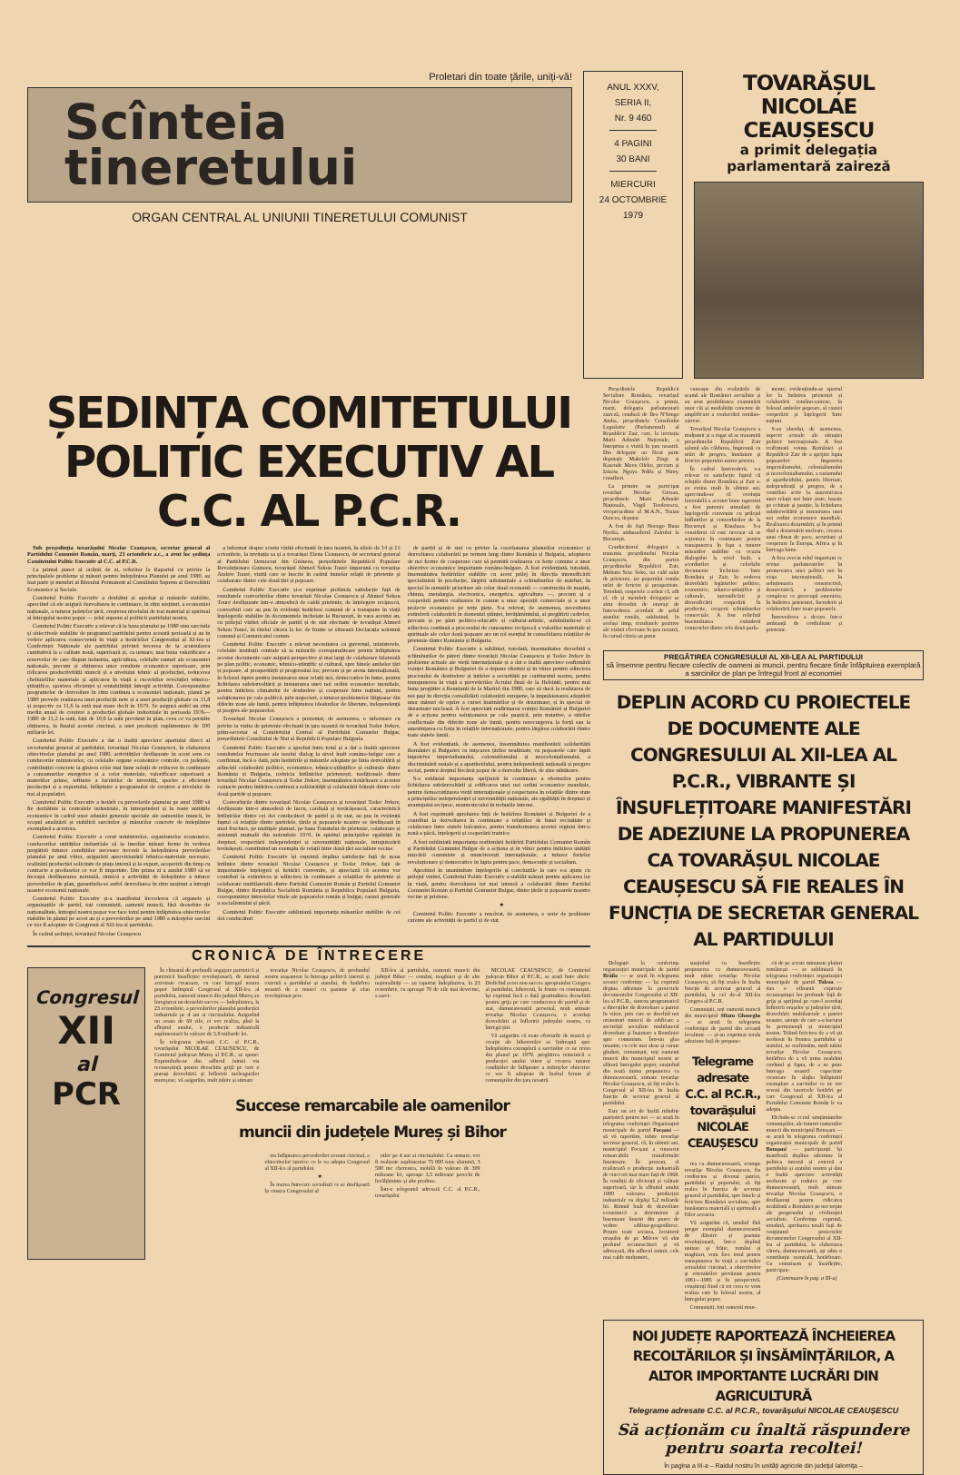Proletari din toate țările, uniți-vă!
Scînteia
tineretului
ORGAN CENTRAL AL UNIUNII TINERETULUI COMUNIST
ANUL XXXV,
SERIA II,
Nr. 9 460
4 PAGINI
30 BANI
MIERCURI
24 OCTOMBRIE
1979
TOVARĂȘUL NICOLAE CEAUȘESCU
a primit delegația parlamentară zaireză
ȘEDINȚA COMITETULUI POLITIC EXECUTIV AL C.C. AL P.C.R.
Sub președinția tovarășului Nicolae Ceaușescu, secretar general al Partidului Comunist Român, marți, 23 octombrie a.c., a avut loc ședința Comitetului Politic Executiv al C.C. al P.C.R.
La primul punct al ordinii de zi, referitor la Raportul cu privire la principalele probleme și măsuri pentru îndeplinirea Planului pe anul 1980, au luat parte și membri ai Biroului Permanent al Consiliului Suprem al Dezvoltării Economice și Sociale.
Comitetul Politic Executiv a dezbătut și aprobat și măsurile stabilite, apreciind că ele asigură dezvoltarea în continuare, în ritm susținut, a economiei naționale, a tuturor județelor țării, creșterea nivelului de trai material și spiritual al întregului nostru popor — țelul suprem al politicii partidului nostru.
Comitetul Politic Executiv a relevat că la baza planului pe 1980 stau sarcinile și obiectivele stabilite de programul partidului pentru această perioadă și au în vedere aplicarea consecventă în viață a hotărîrilor Congresului al XI-lea și Conferinței Naționale ale partidului privind trecerea de la acumularea cantitativă la o calitate nouă, superioară și, ca urmare, mai buna valorificare a rezervelor de care dispun industria, agricultura, celelalte ramuri ale economiei naționale, precum și obținerea unor rezultate economice superioare, prin ridicarea productivității muncii și a nivelului tehnic al producției, reducerea cheltuielilor materiale și aplicarea în viață a cuceririlor revoluției tehnico-științifice, sporirea eficienței și rentabilității întregii activități. Corespunzător programelor de dezvoltare în ritm continuu a economiei naționale, planul pe 1980 prevede realizarea unei producții nete și a unei producții globale cu 11,8 și respectiv cu 11,6 la sută mai mare decît în 1979. Se asigură astfel un ritm mediu anual de creștere a producției globale industriale în perioada 1976—1980 de 11,2 la sută, față de 10,6 la sută prevăzut în plan, ceea ce va permite obținerea, la finalul acestui cincinal, a unei producții suplimentare de 100 miliarde lei.
Comitetul Politic Executiv a dat o înaltă apreciere aportului direct al secretarului general al partidului, tovarășul Nicolae Ceaușescu, în elaborarea obiectivelor planului pe anul 1980, activităților desfășurate în acest sens cu conducerile ministerelor, cu celelalte organe economice centrale, cu județele, contribuției concrete la găsirea celor mai bune soluții de reducere în continuare a consumurilor energetice și a celor materiale, valorificare superioară a materiilor prime, ieftinire a lucrărilor de investiții, sporire a eficienței producției și a exportului, înfăptuire a programului de creștere a nivelului de trai al populației.
Comitetul Politic Executiv a hotărît ca prevederile planului pe anul 1980 să fie dezbătute la centralele industriale, în întreprinderi și în toate unitățile economice în cadrul unor adunări generale speciale ale oamenilor muncii, în scopul analizării și stabilirii sarcinilor și măsurilor concrete de îndeplinire exemplară a acestora.
Comitetul Politic Executiv a cerut ministerelor, organismelor economice, conducerilor unităților industriale să ia imediat măsuri ferme în vederea pregătirii tuturor condițiilor necesare trecerii la îndeplinirea prevederilor planului pe anul viitor, asigurării aprovizionării tehnico-materiale necesare, realizării producției solicitate de piața internă și la export, acoperirii din timp cu contracte a produselor ce vor fi importate. Din prima zi a anului 1980 să se înceapă desfășurarea normală, ritmică a activității de îndeplinire a tuturor prevederilor de plan, garantîndu-se astfel dezvoltarea în ritm susținut a întregii noastre economii naționale.
Comitetul Politic Executiv și-a manifestat încrederea că organele și organizațiile de partid, toți comuniștii, oamenii muncii, fără deosebire de naționalitate, întregul nostru popor vor face totul pentru înfăptuirea obiectivelor stabilite în planul pe acest an și a prevederilor pe anul 1980 a mărețelor sarcini ce vor fi adoptate de Congresul al XII-lea al partidului.
În cadrul ședinței, tovarășul Nicolae Ceaușescu
a informat despre scurta vizită efectuată în țara noastră, în zilele de 14 și 15 octombrie, la invitația sa și a tovarășei Elena Ceaușescu, de secretarul general al Partidului Democrat din Guineea, președintele Republicii Populare Revoluționare Guineea, tovarășul Ahmed Sekou Touré împreună cu tovarășa Andrée Touré, vizită care se înscrie în cadrul bunelor relații de prietenie și colaborare dintre cele două țări și popoare.
Comitetul Politic Executiv și-a exprimat profunda satisfacție față de rezultatele convorbirilor dintre tovarășii Nicolae Ceaușescu și Ahmed Sekou Touré desfășurate într-o atmosferă de caldă prietenie, de înțelegere reciprocă, convorbiri care au pus în evidență hotărîrea comună de a transpune în viață înțelegerile stabilite în documentele încheiate la București, în vara acestui an, cu prilejul vizitei oficiale de partid și de stat efectuate de tovarășul Ahmed Sekou Touré, în rîndul cărora la loc de frunte se situează Declarația solemnă comună și Comunicatul comun.
Comitetul Politic Executiv a relevat necesitatea ca guvernul, ministerele, celelalte instituții centrale să ia măsurile corespunzătoare pentru înfăptuirea acestor documente care asigură perspective și mai largi de colaborare bilaterală pe plan politic, economic, tehnico-științific și cultural, spre binele ambelor țări și popoare, al prosperității și progresului lor, precum și pe arena internațională, în folosul luptei pentru instaurarea unor relații noi, democratice în lume, pentru lichidarea subdezvoltării și instaurarea unei noi ordini economice mondiale, pentru întărirea climatului de destindere și cooperare între națiuni, pentru soluționarea pe cale politică, prin negocieri, a tuturor problemelor litigioase din diferite zone ale lumii, pentru înfăptuirea idealurilor de libertate, independență și progres ale popoarelor.
Tovarășul Nicolae Ceaușescu a prezentat, de asemenea, o informare cu privire la vizita de prietenie efectuată în țara noastră de tovarășul Todor Jivkov, prim-secretar al Comitetului Central al Partidului Comunist Bulgar, președintele Consiliului de Stat al Republicii Populare Bulgaria.
Comitetul Politic Executiv a aprobat întru totul și a dat o înaltă apreciere rezultatelor fructuoase ale noului dialog la nivel înalt româno-bulgar care a confirmat, încă o dată, prin hotărîrile și măsurile adoptate pe linia dezvoltării și adîncirii colaborării politice, economice, tehnico-științifice și culturale dintre România și Bulgaria, rodnicia întîlnirilor prietenești, tradiționale dintre tovarășii Nicolae Ceaușescu și Todor Jivkov, însemnătatea hotărîtoare a acestor contacte pentru întărirea continuă a solidarității și colaborării frățești dintre cele două partide și popoare.
Convorbirile dintre tovarășul Nicolae Ceaușescu și tovarășul Todor Jivkov, desfășurate într-o atmosferă de lucru, cordială și tovărășească, caracteristică întîlnirilor dintre cei doi conducători de partid și de stat, au pus în evidență faptul că relațiile dintre partidele, țările și popoarele noastre se desfășoară în mod fructuos, pe multiple planuri, pe baza Tratatului de prietenie, colaborare și asistență mutuală din noiembrie 1970, în spiritul principiilor egalității în drepturi, respectării independenței și suveranității naționale, intrajutorării tovărășești, constituind un exemplu de relații între două țări socialiste vecine.
Comitetul Politic Executiv își exprimă deplina satisfacție față de noua întîlnire dintre tovarășii Nicolae Ceaușescu și Todor Jivkov, față de importantele înțelegeri și hotărîri convenite, și apreciază că acestea vor contribui la extinderea și adîncirea în continuare a relațiilor de prietenie și colaborare multilaterală dintre Partidul Comunist Român și Partidul Comunist Bulgar, dintre Republica Socialistă România și Republica Populară Bulgaria, corespunzător intereselor vitale ale popoarelor român și bulgar, cauzei generale a socialismului și păcii.
Comitetul Politic Executiv subliniază importanța măsurilor stabilite de cei doi conducători
de partid și de stat cu privire la coordonarea planurilor economice și dezvoltarea colaborării pe termen lung dintre România și Bulgaria, adoptarea de noi forme de cooperare care să permită realizarea cu forțe comune a unor obiective economice importante româno-bulgare. A fost evidențiată, totodată, însemnătatea hotărîrilor stabilite cu acest prilej în direcția intensificării specializării în producție, lărgirii substanțiale a schimburilor de mărfuri, în special în ramurile prioritare ale celor două economii — construcția de mașini, chimia, metalurgia, electronica, energetica, agricultura —, precum și a cooperării pentru realizarea în comun a unor operații comerciale și a unor proiecte economice pe terțe piețe. S-a relevat, de asemenea, necesitatea extinderii colaborării în domeniul științei, învățămîntului, al pregătirii cadrelor, precum și pe plan politico-educativ și cultural-artistic, subliniindu-se că adîncirea continuă a procesului de cunoaștere reciprocă a valorilor materiale și spirituale ale celor două popoare are un rol esențial în consolidarea relațiilor de prietenie dintre România și Bulgaria.
Comitetul Politic Executiv a subliniat, totodată, însemnătatea deosebită a schimburilor de păreri dintre tovarășii Nicolae Ceaușescu și Todor Jivkov în probleme actuale ale vieții internaționale și a dat o înaltă apreciere reafirmării voinței României și Bulgariei de a depune eforturi și în viitor pentru adîncirea procesului de destindere și întărire a securității pe continentul nostru, pentru transpunerea în viață a prevederilor Actului final de la Helsinki, pentru mai buna pregătire a Reuniunii de la Madrid din 1980, care să ducă la realizarea de noi pași în direcția consolidării colaborării europene, la impulsionarea adoptării unor măsuri de oprire a cursei înarmărilor și de dezarmare, și în special de dezarmare nucleară. A fost apreciată reafirmarea voinței României și Bulgariei de a acționa pentru soluționarea pe cale pașnică, prin tratative, a stărilor conflictuale din diferite zone ale lumii, pentru nerecurgerea la forță sau la amenințarea cu forța în relațiile internaționale, pentru lărgirea colaborării dintre toate statele lumii.
A fost evidențiată, de asemenea, însemnătatea manifestării solidarității României și Bulgariei cu mișcarea țărilor nealiniate, cu popoarele care luptă împotriva imperialismului, colonialismului și neocolonialismului, a discriminării rasiale și a apartheidului, pentru independență națională și progres social, pentru dreptul fiecărui popor de a dezvolta liberă, de sine stătătoare.
S-a subliniat importanța sprijinirii în continuare a eforturilor pentru lichidarea subdezvoltării și edificarea unei noi ordini economice mondiale, pentru democratizarea vieții internaționale și respectarea în relațiile dintre state a principiilor independenței și suveranității naționale, ale egalității în drepturi și avantajului reciproc, neamestecului în treburile interne.
A fost exprimată aprobarea față de hotărîrea României și Bulgariei de a contribui la dezvoltarea în continuare a relațiilor de bună vecinătate și colaborare între statele balcanice, pentru transformarea acestei regiuni într-o zonă a păcii, înțelegerii și cooperării trainice.
A fost subliniată importanța reafirmării hotărîrii Partidului Comunist Român și Partidului Comunist Bulgar de a acționa și în viitor pentru întărirea unității mișcării comuniste și muncitorești internaționale, a tuturor forțelor revoluționare și democratice în lupta pentru pace, democrație și socialism.
Aprobînd în unanimitate înțelegerile și concluziile la care s-a ajuns cu prilejul vizitei, Comitetul Politic Executiv a stabilit măsuri pentru aplicarea lor în viață, pentru dezvoltarea tot mai intensă a colaborării dintre Partidul Comunist Român și Partidul Comunist Bulgar, dintre țările și popoarele noastre vecine și prietene.
★
Comitetul Politic Executiv a rezolvat, de asemenea, o serie de probleme curente ale activității de partid și de stat.
CRONICĂ DE ÎNTRECERE
Congresul
XII
al
PCR
În climatul de profundă angajare patriotică și puternică însuflețire revoluționară, de intensă activitate creatoare, cu care întregul nostru popor întîmpină Congresul al XII-lea al partidului, oamenii muncii din județul Mureș au înregistrat un deosebit succes — îndeplinirea, la 23 octombrie, a prevederilor planului producției industriale pe 4 ani ai cincinalului. Asigurînd un avans de 69 zile, ei vor realiza, pînă la sfîrșitul anului, o producție industrială suplimentară în valoare de 5,8 miliarde lei.
În telegrama adresată C.C. al P.C.R., tovarășului NICOLAE CEAUȘESCU, de Comitetul județean Mureș al P.C.R., se spune: Exprimîndu-ne din adîncul inimii via recunoștință pentru deosebita grijă pe care o purtați dezvoltării și înfloririi meleagurilor mureșene, vă asigurăm, mult iubite și stimate
tovarășe Nicolae Ceaușescu, de profundul nostru atașament la întreaga politică internă și externă a partidului și statului, de hotărîrea noastră de a munci cu pasiune și elan revoluționar pen-
XII-lea al partidului, oamenii muncii din județul Bihor — români, maghiari și de alte naționalități — au raportat îndeplinirea, la 23 octombrie, cu aproape 70 de zile mai devreme, a sarci-
NICOLAE CEAUȘESCU, de Comitetul județean Bihor al P.C.R., se arată între altele: Dedicînd acest nou succes apropiatului Congres al partidului, bihorenii, în frunte cu comuniștii, își exprimă încă o dată gratitudinea deosebită pentru grija pe care conducerea de partid și de stat, dumneavoastră personal, mult stimate tovarășe Nicolae Ceaușescu, o acordați dezvoltării și înfloririi județului nostru, ca întregii țări.
Vă asigurăm că toate eforturile de muncă și creație ale bihorenilor se îndreaptă spre îndeplinirea exemplară a sarcinilor ce ne revin din planul pe 1979, pregătirea temeinică a producției anului viitor și crearea tuturor condițiilor de înfăptuire a mărețelor obiective ce vor fi adoptate de înaltul forum al comuniștilor din țara noastră.
Succese remarcabile ale oamenilor
muncii din județele Mureș și Bihor
tru înfăptuirea prevederilor acestui cincinal, a obiectivelor istorice ce le va adopta Congresul al XII-lea al partidului.
★
În marea întrecere socialistă ce se desfășoară în cinstea Congresului al
nilor pe 4 ani ai cincinalului. Ca urmare, vor fi realizate suplimentar 75 000 tone alumină, 3 580 mc cherestea, mobilă în valoare de 309 milioane lei, aproape 3,5 milioane perechi de încălțăminte și alte produse.
Într-o telegramă adresată C.C. al P.C.R., tovarășului
Președintele Republicii Socialiste România, tovarășul Nicolae Ceaușescu, a primit, marți, delegația parlamentară zaireză, condusă de Ileo N'Songo Amba, președintele Consiliului Legislativ (Parlamentul) al Republicii Zair, care, la invitația Marii Adunări Naționale, a întreprins o vizită în țara noastră. Din delegație au făcut parte deputații Makelele Zingi și Kasende Mavu Oleko, precum și Izizaw, Nguya Ndila și Nimy, consilieri.
La primire au participat tovarășii Nicolae Giosan, președintele Marii Adunări Naționale, Virgil Teodorescu, vicepreședinte al M.A.N., Traian Oancea, deputat.
A fost de față Noengo Busu Nyoka, ambasadorul Zairului la București.
Conducătorul delegației a transmis președintelui Nicolae Ceaușescu, din partea președintelui Republicii Zair, Mobutu Sese Seko, un cald salut de prietenie, iar poporului român urări de fericire și prosperitate. Totodată, oaspetele a arătat că, atît el, cît și membrii delegației se simt deosebit de onorați de întrevederea acordată de șeful statului român, subliniind, în același timp, rezultatele pozitive ale vizitei efectuate în țara noastră, în cursul căreia au putut
cunoaște din realizările de seamă ale României socialiste și au avut posibilitatea examinării unor căi și modalități concrete de amplificare a conlucrării româno-zaireze.
Tovarășul Nicolae Ceaușescu a mulțumit și a rugat să se transmită președintelui Republicii Zair salutul său călduros, împreună cu urări de progres, bunăstare și fericire poporului zairez prieten.
În cadrul întrevederii, s-a relevat cu satisfacție faptul că relațiile dintre România și Zair s-au extins mult în ultimii ani, apreciindu-se că evoluția favorabilă a acestor bune raporturi a fost puternic stimulată de înțelegerile convenite cu prilejul întîlnirilor și convorbirilor de la București și Kinshasa. S-a considerat că este necesar să se acționeze în continuare pentru transpunerea în fapt a tuturor măsurilor stabilite cu ocazia dialogului la nivel înalt, a acordurilor și celorlalte documente încheiate între România și Zair, în vederea dezvoltării legăturilor politice, economice, tehnico-științifice și culturale, intensificării și diversificării cooperării în producție, creșterii schimburilor comerciale. A fost reliefată însemnătatea extinderii contactelor dintre cele două parla-
mente, evidențiindu-se aportul lor la întărirea prieteniei și colaborării româno-zaireze, în folosul ambelor popoare, al cauzei cooperării și înțelegerii între națiuni.
S-au abordat, de asemenea, aspecte actuale ale situației politice internaționale. A fost reafirmată voința României și Republicii Zair de a sprijini lupta popoarelor împotriva imperialismului, colonialismului și neocolonialismului, a rasismului și apartheidului, pentru libertate, independență și progres, de a contribui activ la statornicirea unor relații noi între state, bazate pe echitate și justiție, la lichidarea subdezvoltării și instaurarea unei noi ordini economice mondiale. Realizarea dezarmării, și în primul rînd a dezarmării nucleare, crearea unui climat de pace, securitate și cooperare în Europa, Africa și în întreaga lume.
A fost evocat rolul important ce revine parlamentelor în promovarea unei politici noi în viața internațională, în soluționarea constructivă, democratică, a problemelor complexe ce preocupă omenirea, în întărirea prieteniei, încrederii și colaborării între toate popoarele.
Întrevederea a decurs într-o ambianță de cordialitate și prietenie.
PREGĂTIREA CONGRESULUI AL XII-LEA AL PARTIDULUI
să însemne pentru fiecare colectiv de oameni ai muncii, pentru fiecare tînăr înfăptuirea exemplară a sarcinilor de plan pe întregul front al economiei
DEPLIN ACORD CU PROIECTELE DE DOCUMENTE ALE CONGRESULUI AL XII-LEA AL P.C.R., VIBRANTE ȘI ÎNSUFLEȚITOARE MANIFESTĂRI DE ADEZIUNE LA PROPUNEREA CA TOVARĂȘUL NICOLAE CEAUȘESCU SĂ FIE REALES ÎN FUNCȚIA DE SECRETAR GENERAL AL PARTIDULUI
Delegații la conferința organizației municipale de partid Brăila — se arată în telegrama acestei conferințe — își exprimă depina adeziune la proiectele documentelor Congresului al XII-lea al P.C.R., sinteza programatică a direcțiilor de dezvoltare a patriei în viitor, prin care se deschid noi orizonturi muncii de edificare a societății socialiste multilateral dezvoltate și înaintare a României spre comunism. Într-un glas unanim, cu cele mai alese și curate gînduri, comuniștii, toți oamenii muncii din municipiul nostru se alătură întregului popor, susținînd din toată inima propunerea ca dumneavoastră, stimate tovarășe Nicolae Ceaușescu, să fiți reales la Congresul al XII-lea în înalta funcție de secretar general al partidului.
Este un act de înaltă mîndrie patriotică pentru noi — se arată în telegrama conferinței Organizației municipale de partid Focșani — să vă raportăm, iubite tovarășe secretar general, că, în ultimii ani, municipiul Focșani a cunoscut remarcabile transformări înnoitoare. În prezent, el realizează o producție industrială de cinci ori mai mare față de 1968. În condiții de eficiență și calitate superioară, iar la sfîrșitul anului 1980 valoarea producției industriale va depăși 5,2 miliarde lei. Ritmul înalt de dezvoltare economică a determinat și însemnate înnoiri din punct de vedere edilitar-gospodăresc. Pentru toate acestea, locuitorii orașului de pe Milcov vă sînt profund recunoscători și vă adresează, din adîncul inimii, cele mai calde mulțumiri,
susținînd cu însuflețire propunerea ca dumneavoastră, mult iubite tovarășe Nicolae Ceaușescu, să fiți reales în înalta funcție de secretar general al partidului, la cel de-al XII-lea Congres al P.C.R.
Comuniștii, toți oamenii muncii din municipiul Sfîntu Gheorghe — se arată în telegrama conferinței de partid din această localitate — și-au exprimat totala adeziune față de propune-
Telegrame adresate C.C. al P.C.R., tovarășului NICOLAE CEAUȘESCU
rea ca dumneavoastră, scumpe tovarășe Nicolae Ceaușescu, fiu credincios și devotat patriei, partidului și poporului, să fiți reales în funcția de secretar general al partidului, spre binele și fericirea României socialiste, spre bunăstarea materială și spirituală a fiilor acesteia.
Vă asigurăm că, urmînd fără preget exemplul dumneavoastră de dăruire și pasiune revoluționară, într-o deplină unitate și frăție, români și maghiari, vom face totul pentru transpunerea în viață a sarcinilor actualului cincinal, a obiectivelor și orientărilor prevăzute pentru 1981—1985 și în perspectivă, conștienți fiind că tot ceea ce vom realiza este în folosul nostru, al întregului popor.
Comuniștii, toți oamenii mun-
cii de pe aceste minunate plaiuri românești — se subliniază în telegrama conferinței organizației municipale de partid Tulcea — dau o vibrantă expresie recunoștinței lor profunde față de grija și sprijinul pe care-l acordați înfloririi orașelor și județelor țării, dezvoltării multilaterale a patriei noastre, atenție de care s-a bucurat în permanență și municipiul nostru. Trăind fericirea de a vă ști neobosit în fruntea partidului și statului, ne reafirmăm, mult iubite tovarășe Nicolae Ceaușescu, hotărîrea de a vă urma neabătut cuvîntul și fapta, de a ne pune întreaga noastră capacitate creatoare în slujba înfăptuirii exemplare a sarcinilor ce ne vor reveni din istoricele hotărîri pe care Congresul al XII-lea al Partidului Comunist Român le va adopta.
Făcîndu-se ecoul simțămintelor comuniștilor, ale tuturor oamenilor muncii din municipiul Botoșani — se arată în telegrama conferinței organizației municipale de partid Botoșani — participanții își manifestă deplina adeziune la politica internă și externă a partidului și statului nostru și dau o înaltă apreciere activității neobosite și rodnice pe care dumneavoastră, mult stimate tovarășe Nicolae Ceaușescu, o desfășurați pentru ridicarea neabătută a României pe noi trepte ale progresului și civilizației socialiste. Conferința exprimă, totodată, aprobarea totală față de conținutul proiectelor documentelor Congresului al XII-lea al partidului, la elaborarea cărora, dumneavoastră, ați adus o contribuție esențială, hotărîtoare. Cu entuziasm și însuflețire, participan-
(Continuare în pag. a III-a)
NOI JUDEȚE RAPORTEAZĂ ÎNCHEIEREA RECOLTĂRILOR ȘI ÎNSĂMÎNȚĂRILOR, A ALTOR IMPORTANTE LUCRĂRI DIN AGRICULTURĂ
Telegrame adresate C.C. al P.C.R., tovarășului NICOLAE CEAUȘESCU
Să acționăm cu înaltă răspundere pentru soarta recoltei!
În pagina a III-a – Raidul nostru în unități agricole din județul Ialomița –